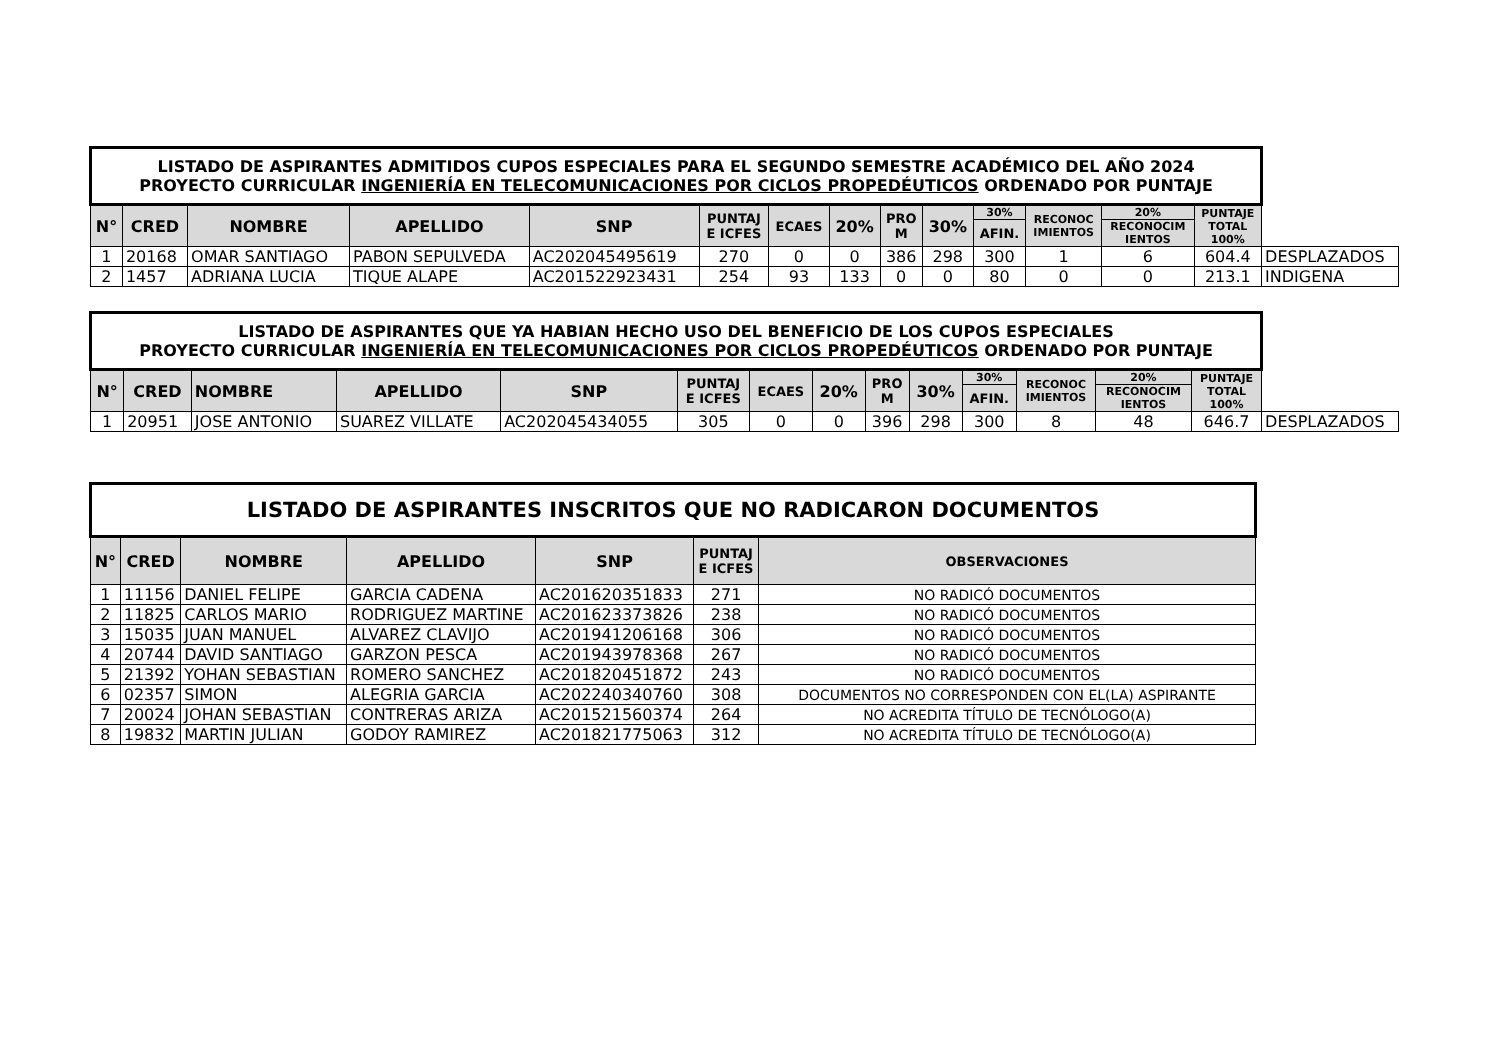| LISTADO DE ASPIRANTES ADMITIDOS CUPOS ESPECIALES PARA EL SEGUNDO SEMESTRE ACADÉMICO DEL AÑO 2024 PROYECTO CURRICULAR INGENIERÍA EN TELECOMUNICACIONES POR CICLOS PROPEDÉUTICOS ORDENADO POR PUNTAJE | | | | | | | | | | | | | | |
| N° | CRED | NOMBRE | APELLIDO | SNP | PUNTAJ E ICFES | ECAES | 20% | PRO M | 30% | 30% | RECONOC IMIENTOS | 20% | PUNTAJE TOTAL 100% | |
| | | | | | | | | | | AFIN. | | RECONOCIM IENTOS | | |
| 1 | 20168 | OMAR SANTIAGO | PABON SEPULVEDA | AC202045495619 | 270 | 0 | 0 | 386 | 298 | 300 | 1 | 6 | 604.4 | DESPLAZADOS |
| 2 | 1457 | ADRIANA LUCIA | TIQUE ALAPE | AC201522923431 | 254 | 93 | 133 | 0 | 0 | 80 | 0 | 0 | 213.1 | INDIGENA |
| LISTADO DE ASPIRANTES QUE YA HABIAN HECHO USO DEL BENEFICIO DE LOS CUPOS ESPECIALES PROYECTO CURRICULAR INGENIERÍA EN TELECOMUNICACIONES POR CICLOS PROPEDÉUTICOS ORDENADO POR PUNTAJE | | | | | | | | | | | | | | |
| N° | CRED | NOMBRE | APELLIDO | SNP | PUNTAJ E ICFES | ECAES | 20% | PRO M | 30% | 30% | RECONOC IMIENTOS | 20% | PUNTAJE TOTAL 100% | |
| | | | | | | | | | | AFIN. | | RECONOCIM IENTOS | | |
| 1 | 20951 | JOSE ANTONIO | SUAREZ VILLATE | AC202045434055 | 305 | 0 | 0 | 396 | 298 | 300 | 8 | 48 | 646.7 | DESPLAZADOS |
| LISTADO DE ASPIRANTES INSCRITOS QUE NO RADICARON DOCUMENTOS | | | | | | |
| N° | CRED | NOMBRE | APELLIDO | SNP | PUNTAJ E ICFES | OBSERVACIONES |
| 1 | 11156 | DANIEL FELIPE | GARCIA CADENA | AC201620351833 | 271 | NO RADICÓ DOCUMENTOS |
| 2 | 11825 | CARLOS MARIO | RODRIGUEZ MARTINE | AC201623373826 | 238 | NO RADICÓ DOCUMENTOS |
| 3 | 15035 | JUAN MANUEL | ALVAREZ CLAVIJO | AC201941206168 | 306 | NO RADICÓ DOCUMENTOS |
| 4 | 20744 | DAVID SANTIAGO | GARZON PESCA | AC201943978368 | 267 | NO RADICÓ DOCUMENTOS |
| 5 | 21392 | YOHAN SEBASTIAN | ROMERO SANCHEZ | AC201820451872 | 243 | NO RADICÓ DOCUMENTOS |
| 6 | 02357 | SIMON | ALEGRIA GARCIA | AC202240340760 | 308 | DOCUMENTOS NO CORRESPONDEN CON EL(LA) ASPIRANTE |
| 7 | 20024 | JOHAN SEBASTIAN | CONTRERAS ARIZA | AC201521560374 | 264 | NO ACREDITA TÍTULO DE TECNÓLOGO(A) |
| 8 | 19832 | MARTIN JULIAN | GODOY RAMIREZ | AC201821775063 | 312 | NO ACREDITA TÍTULO DE TECNÓLOGO(A) |